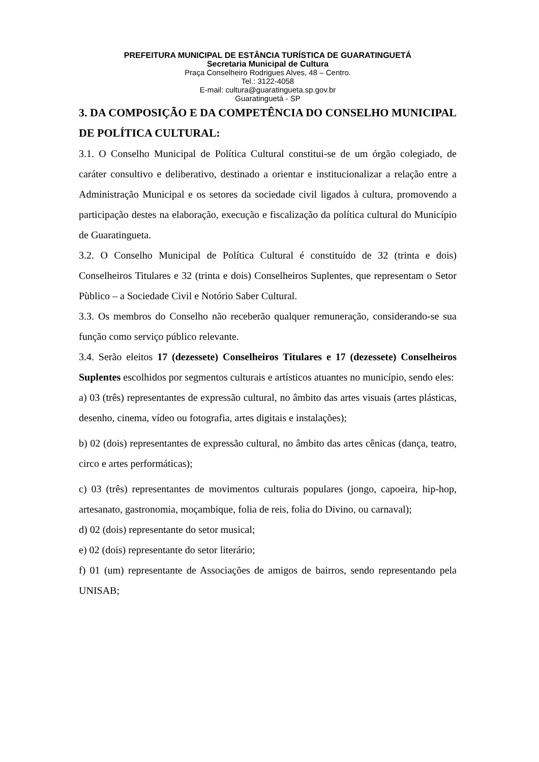PREFEITURA MUNICIPAL DE ESTÂNCIA TURÍSTICA DE GUARATINGUETÁ
Secretaria Municipal de Cultura
Praça Conselheiro Rodrigues Alves, 48 – Centro.
Tel.: 3122-4058
E-mail: cultura@guaratingueta.sp.gov.br
Guaratinguetá - SP
3. DA COMPOSIÇÃO E DA COMPETÊNCIA DO CONSELHO MUNICIPAL DE POLÍTICA CULTURAL:
3.1. O Conselho Municipal de Política Cultural constitui-se de um órgão colegiado, de caráter consultivo e deliberativo, destinado a orientar e institucionalizar a relação entre a Administração Municipal e os setores da sociedade civil ligados à cultura, promovendo a participação destes na elaboração, execução e fiscalização da política cultural do Município de Guaratingueta.
3.2. O Conselho Municipal de Política Cultural é constituído de 32 (trinta e dois) Conselheiros Titulares e 32 (trinta e dois) Conselheiros Suplentes, que representam o Setor Pùblico – a Sociedade Civil e Notório Saber Cultural.
3.3. Os membros do Conselho não receberão qualquer remuneração, considerando-se sua função como serviço público relevante.
3.4. Serão eleitos 17 (dezessete) Conselheiros Titulares e 17 (dezessete) Conselheiros Suplentes escolhidos por segmentos culturais e artísticos atuantes no município, sendo eles:
a) 03 (três) representantes de expressão cultural, no âmbito das artes visuais (artes plásticas, desenho, cinema, vídeo ou fotografia, artes digitais e instalações);
b) 02 (dois) representantes de expressão cultural, no âmbito das artes cênicas (dança, teatro, circo e artes performáticas);
c) 03 (três) representantes de movimentos culturais populares (jongo, capoeira, hip-hop, artesanato, gastronomia, moçambique, folia de reis, folia do Divino, ou carnaval);
d) 02 (dois) representante do setor musical;
e) 02 (dois) representante do setor literário;
f) 01 (um) representante de Associações de amigos de bairros, sendo representando pela UNISAB;